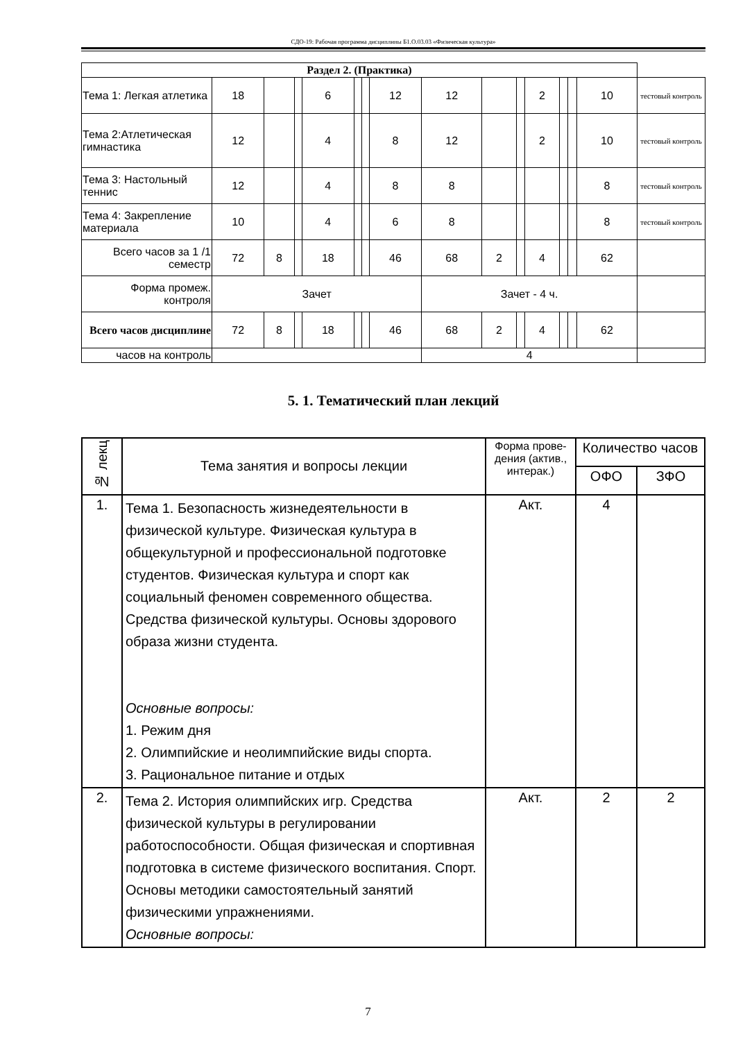СДО-19: Рабочая программа дисциплины Б1.О.03.03 «Физическая культура»
| Раздел 2. (Практика) | | | | | | | | | | | | | | | |
| Тема 1: Легкая атлетика | 18 | | | 6 | | | 12 | 12 | | | 2 | | | 10 | тестовый контроль |
| Тема 2:Атлетическая гимнастика | 12 | | | 4 | | | 8 | 12 | | | 2 | | | 10 | тестовый контроль |
| Тема 3: Настольный теннис | 12 | | | 4 | | | 8 | 8 | | | | | | 8 | тестовый контроль |
| Тема 4: Закрепление материала | 10 | | | 4 | | | 6 | 8 | | | | | | 8 | тестовый контроль |
| Всего часов за 1 /1 семестр | 72 | 8 | | 18 | | | 46 | 68 | 2 | | 4 | | | 62 | |
| Форма промеж. контроля | Зачет | | | | | | | Зачет - 4 ч. | | | | | | | |
| Всего часов дисциплине | 72 | 8 | | 18 | | | 46 | 68 | 2 | | 4 | | | 62 | |
| часов на контроль | | | | | | | | 4 | | | | | | | |
5. 1. Тематический план лекций
| № лекц | Тема занятия и вопросы лекции | Форма прове-дения (актив., интерак.) | Количество часов | |
| | | | ОФО | ЗФО |
| 1. | Тема 1. Безопасность жизнедеятельности в физической культуре. Физическая культура в общекультурной и профессиональной подготовке студентов. Физическая культура и спорт как социальный феномен современного общества. Средства физической культуры. Основы здорового образа жизни студента. Основные вопросы: 1. Режим дня 2. Олимпийские и неолимпийские виды спорта. 3. Рациональное питание и отдых | Акт. | 4 | |
| 2. | Тема 2. История олимпийских игр. Средства физической культуры в регулировании работоспособности. Общая физическая и спортивная подготовка в системе физического воспитания. Спорт. Основы методики самостоятельный занятий физическими упражнениями. Основные вопросы: | Акт. | 2 | 2 |
7